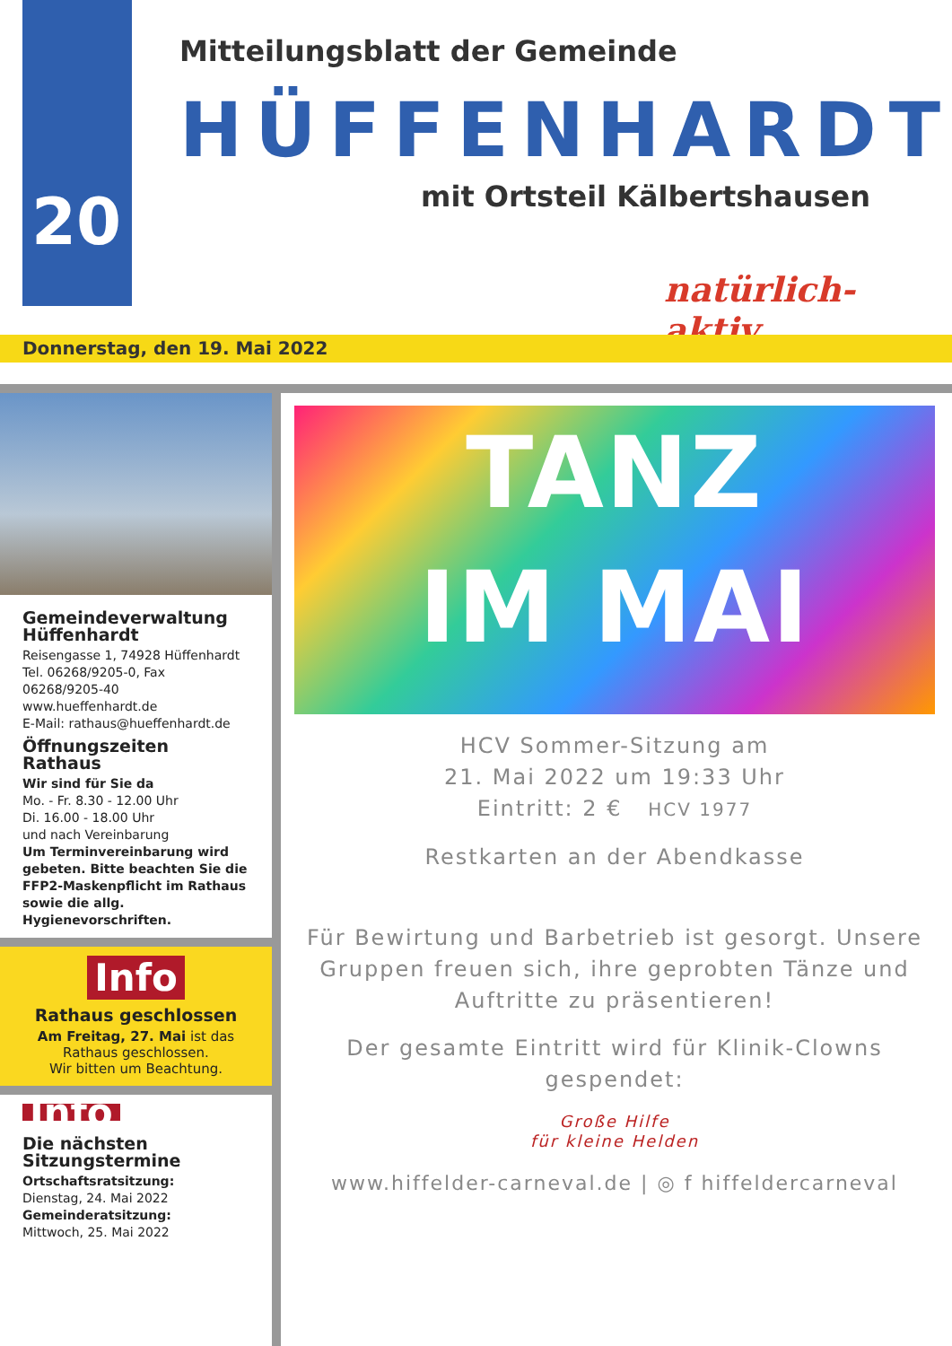20
Mitteilungsblatt der Gemeinde
HÜFFENHARDT
mit Ortsteil Kälbertshausen
natürlich- aktiv
Donnerstag, den 19. Mai 2022
Gemeindeverwaltung Hüffenhardt
Reisengasse 1, 74928 Hüffenhardt
Tel. 06268/9205-0, Fax 06268/9205-40
www.hueffenhardt.de
E-Mail: rathaus@hueffenhardt.de
Öffnungszeiten Rathaus
Wir sind für Sie da
Mo. - Fr. 8.30 - 12.00 Uhr
Di. 16.00 - 18.00 Uhr
und nach Vereinbarung
Um Terminvereinbarung wird gebeten. Bitte beachten Sie die FFP2-Maskenpflicht im Rathaus sowie die allg. Hygienevorschriften.
Info
Rathaus geschlossen
Am Freitag, 27. Mai ist das Rathaus geschlossen.
Wir bitten um Beachtung.
Info
Die nächsten Sitzungstermine
Ortschaftsratsitzung:
Dienstag, 24. Mai 2022
Gemeinderatsitzung:
Mittwoch, 25. Mai 2022
TANZ
IM MAI
HCV Sommer-Sitzung am
21. Mai 2022 um 19:33 Uhr
Eintritt: 2 € HCV 1977
Restkarten an der Abendkasse
Für Bewirtung und Barbetrieb ist gesorgt. Unsere Gruppen freuen sich, ihre geprobten Tänze und Auftritte zu präsentieren!
Der gesamte Eintritt wird für Klinik-Clowns gespendet:
Große Hilfe
für kleine Helden
www.hiffelder-carneval.de | ◎ f hiffeldercarneval